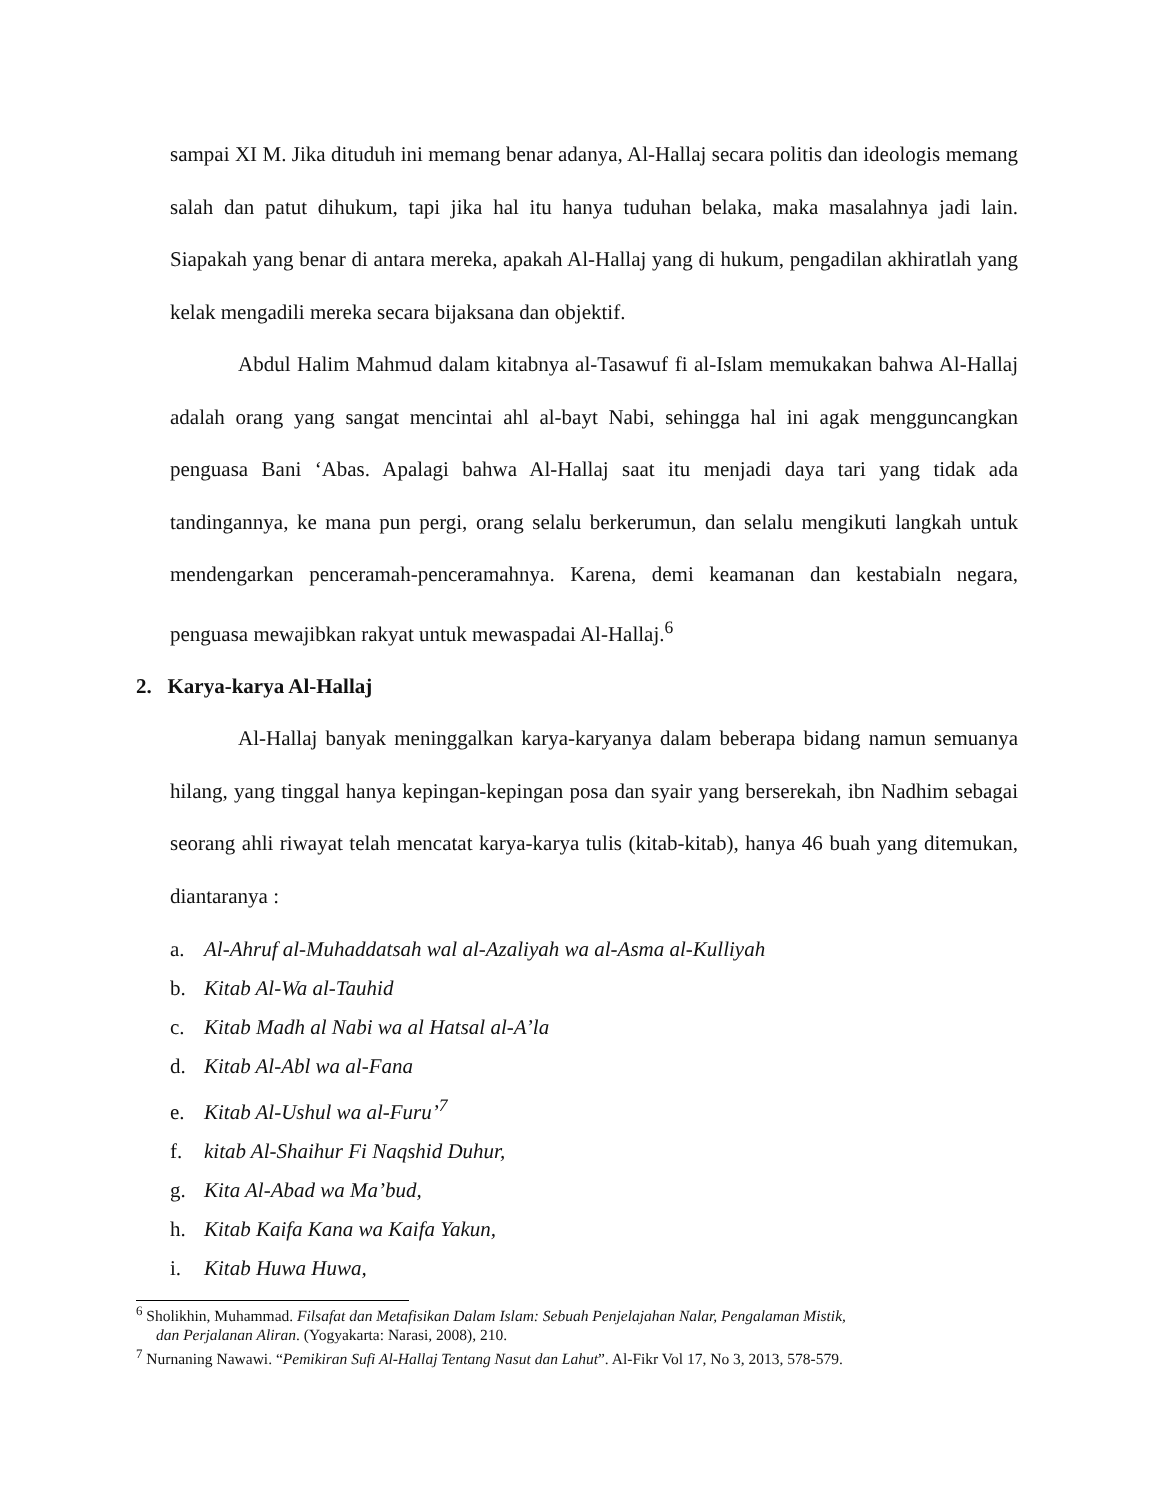sampai XI M. Jika dituduh ini memang benar adanya, Al-Hallaj secara politis dan ideologis memang salah dan patut dihukum, tapi jika hal itu hanya tuduhan belaka, maka masalahnya jadi lain. Siapakah yang benar di antara mereka, apakah Al-Hallaj yang di hukum, pengadilan akhiratlah yang kelak mengadili mereka secara bijaksana dan objektif.
Abdul Halim Mahmud dalam kitabnya al-Tasawuf fi al-Islam memukakan bahwa Al-Hallaj adalah orang yang sangat mencintai ahl al-bayt Nabi, sehingga hal ini agak mengguncangkan penguasa Bani ‘Abas. Apalagi bahwa Al-Hallaj saat itu menjadi daya tari yang tidak ada tandingannya, ke mana pun pergi, orang selalu berkerumun, dan selalu mengikuti langkah untuk mendengarkan penceramah-penceramahnya. Karena, demi keamanan dan kestabialn negara, penguasa mewajibkan rakyat untuk mewaspadai Al-Hallaj.<sup>6</sup>
2. Karya-karya Al-Hallaj
Al-Hallaj banyak meninggalkan karya-karyanya dalam beberapa bidang namun semuanya hilang, yang tinggal hanya kepingan-kepingan posa dan syair yang berserekah, ibn Nadhim sebagai seorang ahli riwayat telah mencatat karya-karya tulis (kitab-kitab), hanya 46 buah yang ditemukan, diantaranya :
a. Al-Ahruf al-Muhaddatsah wal al-Azaliyah wa al-Asma al-Kulliyah
b. Kitab Al-Wa al-Tauhid
c. Kitab Madh al Nabi wa al Hatsal al-A’la
d. Kitab Al-Abl wa al-Fana
e. Kitab Al-Ushul wa al-Furu’<sup>7</sup>
f. kitab Al-Shaihur Fi Naqshid Duhur,
g. Kita Al-Abad wa Ma’bud,
h. Kitab Kaifa Kana wa Kaifa Yakun,
i. Kitab Huwa Huwa,
<sup>6</sup> Sholikhin, Muhammad. Filsafat dan Metafisikan Dalam Islam: Sebuah Penjelajahan Nalar, Pengalaman Mistik,
dan Perjalanan Aliran. (Yogyakarta: Narasi, 2008), 210.
<sup>7</sup> Nurnaning Nawawi. “Pemikiran Sufi Al-Hallaj Tentang Nasut dan Lahut”. Al-Fikr Vol 17, No 3, 2013, 578-579.